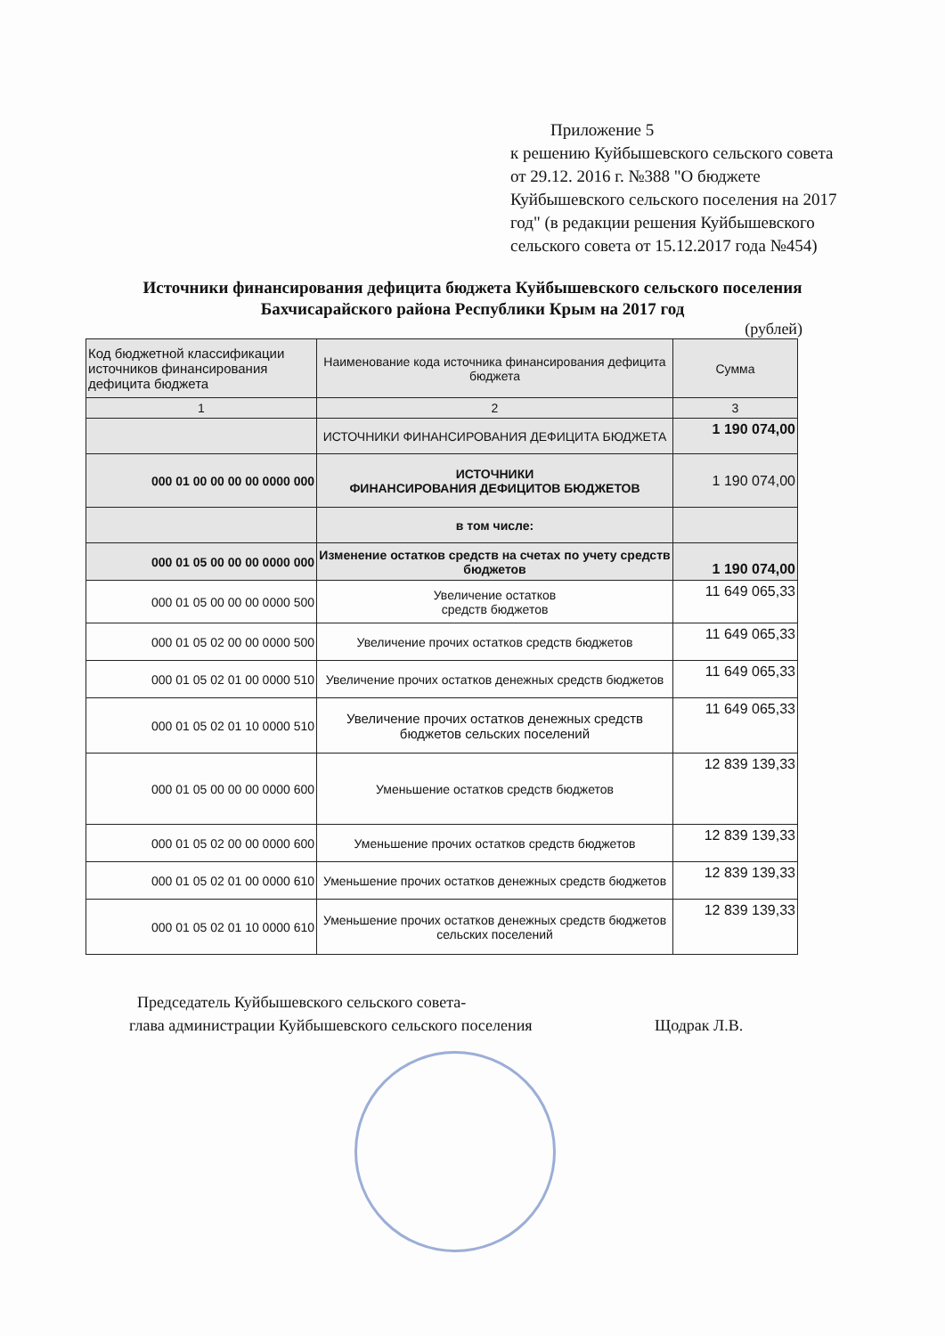Приложение 5
к решению Куйбышевского сельского совета от 29.12. 2016 г. №388 "О бюджете Куйбышевского сельского поселения на 2017 год" (в редакции решения Куйбышевского сельского совета от 15.12.2017 года №454)
Источники финансирования дефицита бюджета Куйбышевского сельского поселения Бахчисарайского района Республики Крым на 2017 год
(рублей)
| Код бюджетной классификации источников финансирования дефицита бюджета | Наименование кода источника финансирования дефицита бюджета | Сумма |
| --- | --- | --- |
| 1 | 2 | 3 |
| | ИСТОЧНИКИ ФИНАНСИРОВАНИЯ ДЕФИЦИТА БЮДЖЕТА | 1 190 074,00 |
| 000 01 00 00 00 00 0000 000 | ИСТОЧНИКИ ФИНАНСИРОВАНИЯ ДЕФИЦИТОВ БЮДЖЕТОВ | 1 190 074,00 |
| | в том числе: | |
| 000 01 05 00 00 00 0000 000 | Изменение остатков средств на счетах по учету средств бюджетов | 1 190 074,00 |
| 000 01 05 00 00 00 0000 500 | Увеличение остатков средств бюджетов | 11 649 065,33 |
| 000 01 05 02 00 00 0000 500 | Увеличение прочих остатков средств бюджетов | 11 649 065,33 |
| 000 01 05 02 01 00 0000 510 | Увеличение прочих остатков денежных средств бюджетов | 11 649 065,33 |
| 000 01 05 02 01 10 0000 510 | Увеличение прочих остатков денежных средств бюджетов сельских поселений | 11 649 065,33 |
| 000 01 05 00 00 00 0000 600 | Уменьшение остатков средств бюджетов | 12 839 139,33 |
| 000 01 05 02 00 00 0000 600 | Уменьшение прочих остатков средств бюджетов | 12 839 139,33 |
| 000 01 05 02 01 00 0000 610 | Уменьшение прочих остатков денежных средств бюджетов | 12 839 139,33 |
| 000 01 05 02 01 10 0000 610 | Уменьшение прочих остатков денежных средств бюджетов сельских поселений | 12 839 139,33 |
Председатель Куйбышевского сельского совета-
глава администрации Куйбышевского сельского поселения
Щодрак Л.В.